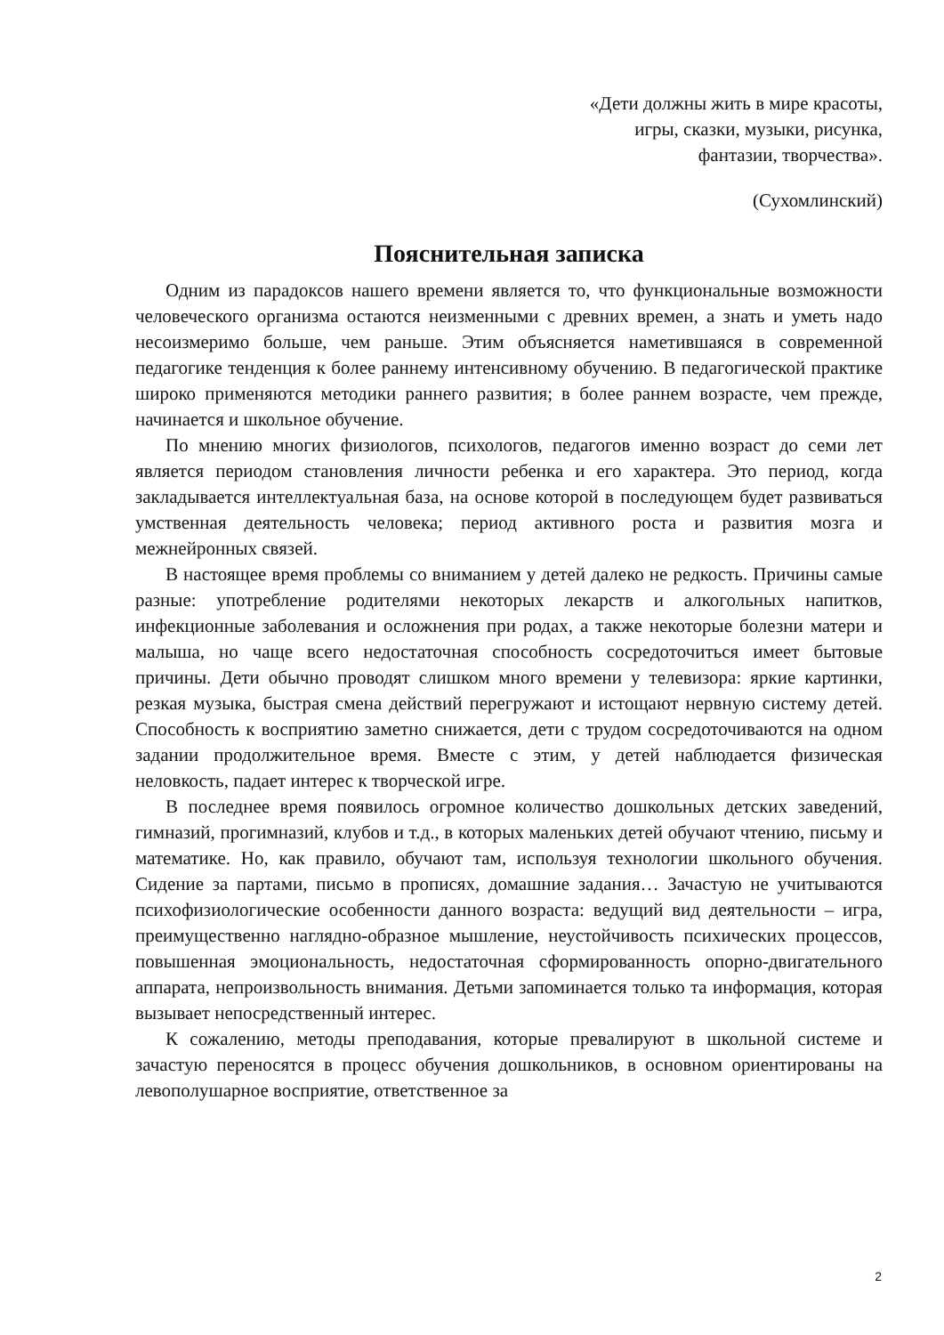«Дети должны жить в мире красоты,
игры, сказки, музыки, рисунка,
фантазии, творчества».
(Сухомлинский)
Пояснительная записка
Одним из парадоксов нашего времени является то, что функциональные возможности человеческого организма остаются неизменными с древних времен, а знать и уметь надо несоизмеримо больше, чем раньше. Этим объясняется наметившаяся в современной педагогике тенденция к более раннему интенсивному обучению. В педагогической практике широко применяются методики раннего развития; в более раннем возрасте, чем прежде, начинается и школьное обучение.
По мнению многих физиологов, психологов, педагогов именно возраст до семи лет является периодом становления личности ребенка и его характера. Это период, когда закладывается интеллектуальная база, на основе которой в последующем будет развиваться умственная деятельность человека; период активного роста и развития мозга и межнейронных связей.
В настоящее время проблемы со вниманием у детей далеко не редкость. Причины самые разные: употребление родителями некоторых лекарств и алкогольных напитков, инфекционные заболевания и осложнения при родах, а также некоторые болезни матери и малыша, но чаще всего недостаточная способность сосредоточиться имеет бытовые причины. Дети обычно проводят слишком много времени у телевизора: яркие картинки, резкая музыка, быстрая смена действий перегружают и истощают нервную систему детей. Способность к восприятию заметно снижается, дети с трудом сосредоточиваются на одном задании продолжительное время. Вместе с этим, у детей наблюдается физическая неловкость, падает интерес к творческой игре.
В последнее время появилось огромное количество дошкольных детских заведений, гимназий, прогимназий, клубов и т.д., в которых маленьких детей обучают чтению, письму и математике. Но, как правило, обучают там, используя технологии школьного обучения. Сидение за партами, письмо в прописях, домашние задания… Зачастую не учитываются психофизиологические особенности данного возраста: ведущий вид деятельности – игра, преимущественно наглядно-образное мышление, неустойчивость психических процессов, повышенная эмоциональность, недостаточная сформированность опорно-двигательного аппарата, непроизвольность внимания. Детьми запоминается только та информация, которая вызывает непосредственный интерес.
К сожалению, методы преподавания, которые превалируют в школьной системе и зачастую переносятся в процесс обучения дошкольников, в основном ориентированы на левополушарное восприятие, ответственное за
2